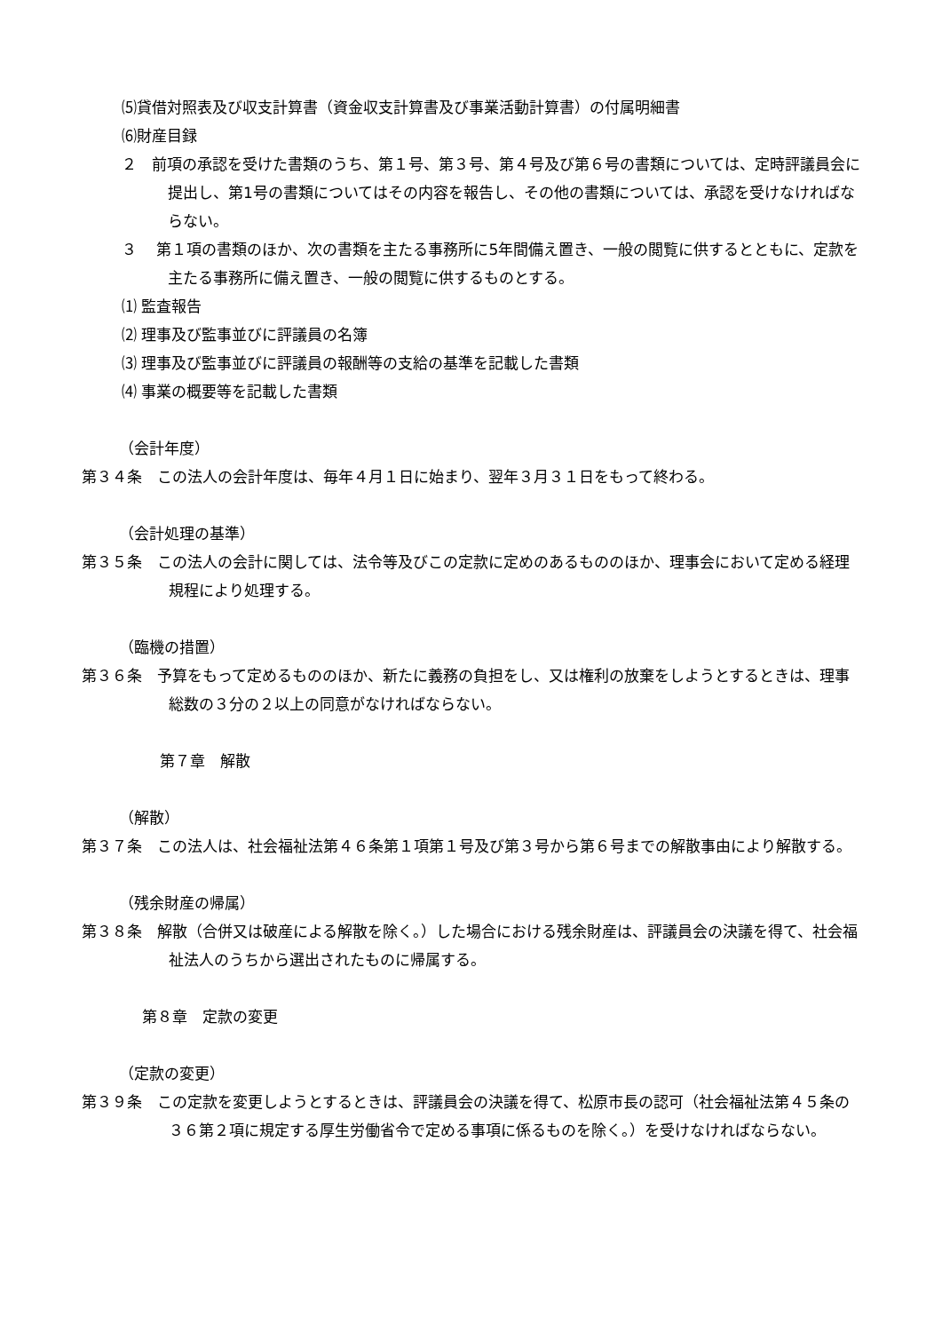⑸貸借対照表及び収支計算書（資金収支計算書及び事業活動計算書）の付属明細書
⑹財産目録
２　前項の承認を受けた書類のうち、第１号、第３号、第４号及び第６号の書類については、定時評議員会に提出し、第1号の書類についてはその内容を報告し、その他の書類については、承認を受けなければならない。
３　 第１項の書類のほか、次の書類を主たる事務所に5年間備え置き、一般の閲覧に供するとともに、定款を主たる事務所に備え置き、一般の閲覧に供するものとする。
⑴ 監査報告
⑵ 理事及び監事並びに評議員の名簿
⑶ 理事及び監事並びに評議員の報酬等の支給の基準を記載した書類
⑷ 事業の概要等を記載した書類
（会計年度）
第３４条　この法人の会計年度は、毎年４月１日に始まり、翌年３月３１日をもって終わる。
（会計処理の基準）
第３５条　この法人の会計に関しては、法令等及びこの定款に定めのあるもののほか、理事会において定める経理規程により処理する。
（臨機の措置）
第３６条　予算をもって定めるもののほか、新たに義務の負担をし、又は権利の放棄をしようとするときは、理事総数の３分の２以上の同意がなければならない。
第７章　解散
（解散）
第３７条　この法人は、社会福祉法第４６条第１項第１号及び第３号から第６号までの解散事由により解散する。
（残余財産の帰属）
第３８条　解散（合併又は破産による解散を除く。）した場合における残余財産は、評議員会の決議を得て、社会福祉法人のうちから選出されたものに帰属する。
第８章　定款の変更
（定款の変更）
第３９条　この定款を変更しようとするときは、評議員会の決議を得て、松原市長の認可（社会福祉法第４５条の３６第２項に規定する厚生労働省令で定める事項に係るものを除く。）を受けなければならない。